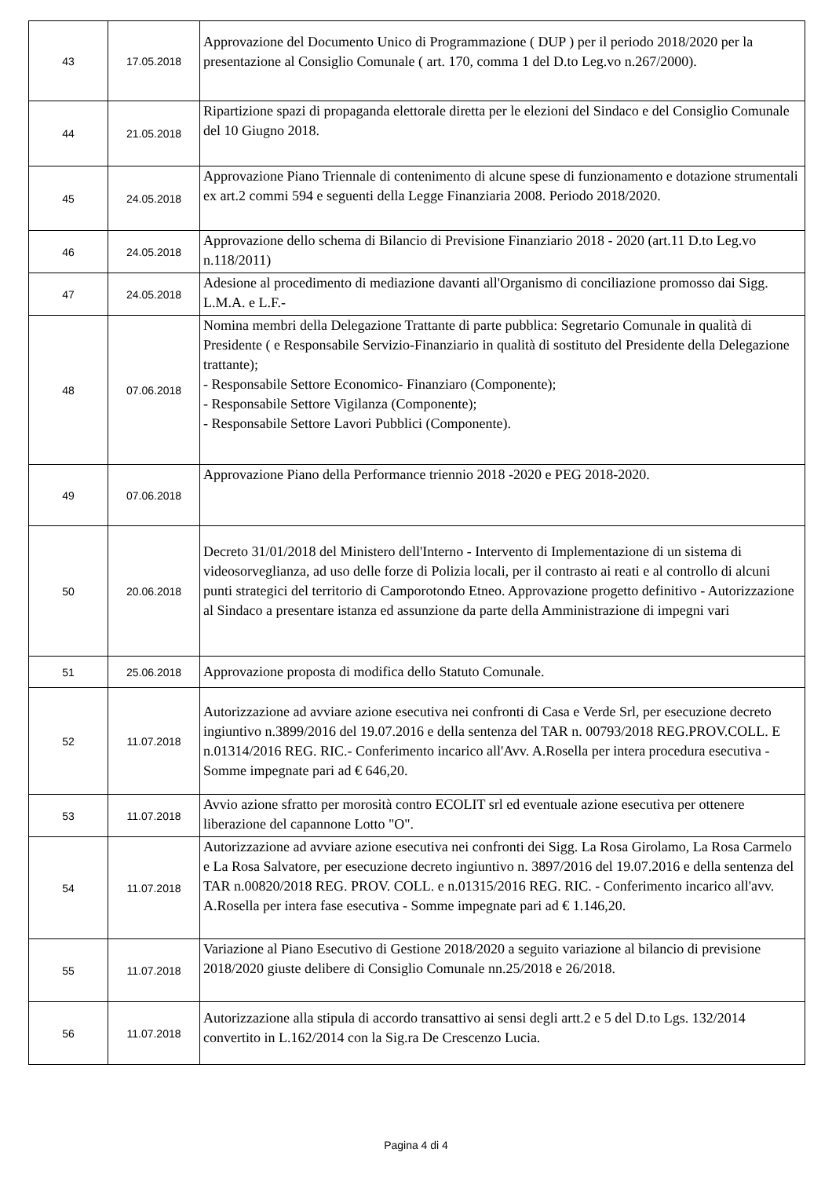| 43 | 17.05.2018 | Approvazione del Documento Unico di Programmazione ( DUP ) per il periodo 2018/2020 per la presentazione al Consiglio Comunale ( art. 170, comma 1 del D.to Leg.vo n.267/2000). |
| 44 | 21.05.2018 | Ripartizione spazi di propaganda elettorale diretta per le elezioni del Sindaco e del Consiglio Comunale del 10 Giugno 2018. |
| 45 | 24.05.2018 | Approvazione Piano Triennale di contenimento di alcune spese di funzionamento e dotazione strumentali ex art.2 commi 594 e seguenti della Legge Finanziaria 2008. Periodo 2018/2020. |
| 46 | 24.05.2018 | Approvazione dello schema di Bilancio di Previsione Finanziario 2018 - 2020 (art.11 D.to Leg.vo n.118/2011) |
| 47 | 24.05.2018 | Adesione al procedimento di mediazione davanti all'Organismo di conciliazione promosso dai Sigg. L.M.A. e L.F.- |
| 48 | 07.06.2018 | Nomina membri della Delegazione Trattante di parte pubblica: Segretario Comunale in qualità di Presidente ( e Responsabile Servizio-Finanziario in qualità di sostituto del Presidente della Delegazione trattante); - Responsabile Settore Economico- Finanziaro (Componente); - Responsabile Settore Vigilanza (Componente); - Responsabile Settore Lavori Pubblici (Componente). |
| 49 | 07.06.2018 | Approvazione Piano della Performance triennio 2018 -2020 e PEG 2018-2020. |
| 50 | 20.06.2018 | Decreto 31/01/2018 del Ministero dell'Interno - Intervento di Implementazione di un sistema di videosorveglianza, ad uso delle forze di Polizia locali, per il contrasto ai reati e al controllo di alcuni punti strategici del territorio di Camporotondo Etneo. Approvazione progetto definitivo - Autorizzazione al Sindaco a presentare istanza ed assunzione da parte della Amministrazione di impegni vari |
| 51 | 25.06.2018 | Approvazione proposta di modifica dello Statuto Comunale. |
| 52 | 11.07.2018 | Autorizzazione ad avviare azione esecutiva nei confronti di Casa e Verde Srl, per esecuzione decreto ingiuntivo n.3899/2016 del 19.07.2016 e della sentenza del TAR n. 00793/2018 REG.PROV.COLL. E n.01314/2016 REG. RIC.- Conferimento incarico all'Avv. A.Rosella per intera procedura esecutiva - Somme impegnate pari ad € 646,20. |
| 53 | 11.07.2018 | Avvio azione sfratto per morosità contro ECOLIT srl ed eventuale azione esecutiva per ottenere liberazione del capannone Lotto "O". |
| 54 | 11.07.2018 | Autorizzazione ad avviare azione esecutiva nei confronti dei Sigg. La Rosa Girolamo, La Rosa Carmelo e La Rosa Salvatore, per esecuzione decreto ingiuntivo n. 3897/2016 del 19.07.2016 e della sentenza del TAR n.00820/2018 REG. PROV. COLL. e n.01315/2016 REG. RIC. - Conferimento incarico all'avv. A.Rosella per intera fase esecutiva - Somme impegnate pari ad € 1.146,20. |
| 55 | 11.07.2018 | Variazione al Piano Esecutivo di Gestione 2018/2020 a seguito variazione al bilancio di previsione 2018/2020 giuste delibere di Consiglio Comunale nn.25/2018 e 26/2018. |
| 56 | 11.07.2018 | Autorizzazione alla stipula di accordo transattivo ai sensi degli artt.2 e 5 del D.to Lgs. 132/2014 convertito in L.162/2014 con la Sig.ra De Crescenzo Lucia. |
Pagina 4 di 4